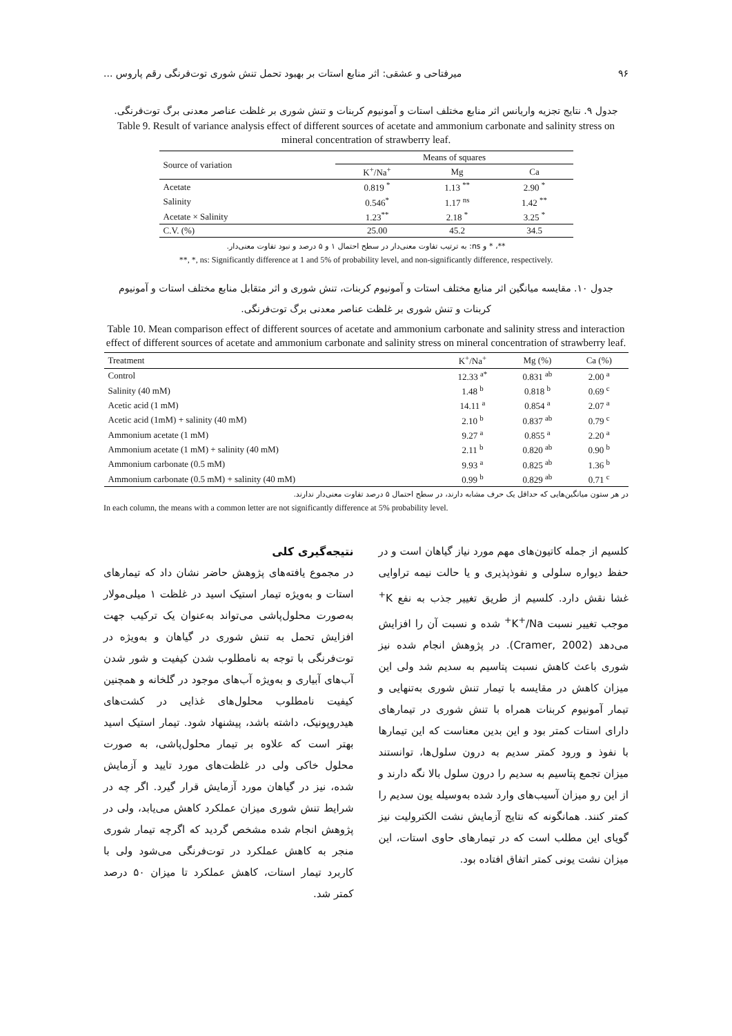۹۶ میرفتاحی و عشقی: اثر منابع استات بر بهبود تحمل تنش شوری توت‌فرنگی رقم پاروس ...
جدول ۹. نتایج تجزیه واریانس اثر منابع مختلف استات و آمونیوم کربنات و تنش شوری بر غلظت عناصر معدنی برگ توت‌فرنگی.
Table 9. Result of variance analysis effect of different sources of acetate and ammonium carbonate and salinity stress on mineral concentration of strawberry leaf.
| Source of variation | Means of squares | | |
| --- | --- | --- | --- |
| | K<sup>+</sup>/Na<sup>+</sup> | Mg | Ca |
| Acetate | 0.819 <sup>*</sup> | 1.13 <sup>**</sup> | 2.90 <sup>*</sup> |
| Salinity | 0.546<sup>*</sup> | 1.17 <sup>ns</sup> | 1.42 <sup>**</sup> |
| Acetate × Salinity | 1.23<sup>**</sup> | 2.18 <sup>*</sup> | 3.25 <sup>*</sup> |
| C.V. (%) | 25.00 | 45.2 | 34.5 |
**، * و ns: به ترتیب تفاوت معنی‌دار در سطح احتمال ۱ و ۵ درصد و نبود تفاوت معنی‌دار.
**, *, ns: Significantly difference at 1 and 5% of probability level, and non-significantly difference, respectively.
جدول ۱۰. مقایسه میانگین اثر منابع مختلف استات و آمونیوم کربنات، تنش شوری و اثر متقابل منابع مختلف استات و آمونیوم
کربنات و تنش شوری بر غلظت عناصر معدنی برگ توت‌فرنگی.
Table 10. Mean comparison effect of different sources of acetate and ammonium carbonate and salinity stress and interaction effect of different sources of acetate and ammonium carbonate and salinity stress on mineral concentration of strawberry leaf.
| Treatment | K<sup>+</sup>/Na<sup>+</sup> | Mg (%) | Ca (%) |
| --- | --- | --- | --- |
| Control | 12.33 <sup>a*</sup> | 0.831 <sup>ab</sup> | 2.00 <sup>a</sup> |
| Salinity (40 mM) | 1.48 <sup>b</sup> | 0.818 <sup>b</sup> | 0.69 <sup>c</sup> |
| Acetic acid (1 mM) | 14.11 <sup>a</sup> | 0.854 <sup>a</sup> | 2.07 <sup>a</sup> |
| Acetic acid (1mM) + salinity (40 mM) | 2.10 <sup>b</sup> | 0.837 <sup>ab</sup> | 0.79 <sup>c</sup> |
| Ammonium acetate (1 mM) | 9.27 <sup>a</sup> | 0.855 <sup>a</sup> | 2.20 <sup>a</sup> |
| Ammonium acetate (1 mM) + salinity (40 mM) | 2.11 <sup>b</sup> | 0.820 <sup>ab</sup> | 0.90 <sup>b</sup> |
| Ammonium carbonate (0.5 mM) | 9.93 <sup>a</sup> | 0.825 <sup>ab</sup> | 1.36 <sup>b</sup> |
| Ammonium carbonate (0.5 mM) + salinity (40 mM) | 0.99 <sup>b</sup> | 0.829 <sup>ab</sup> | 0.71 <sup>c</sup> |
در هر ستون میانگین‌هایی که حداقل یک حرف مشابه دارند، در سطح احتمال ۵ درصد تفاوت معنی‌دار ندارند.
In each column, the means with a common letter are not significantly difference at 5% probability level.
کلسیم از جمله کاتیون‌های مهم مورد نیاز گیاهان است و در حفظ دیواره سلولی و نفوذپذیری و یا حالت نیمه تراوایی غشا نقش دارد. کلسیم از طریق تغییر جذب به نفع K<sup>+</sup> موجب تغییر نسبت K<sup>+</sup>/Na<sup>+</sup> شده و نسبت آن را افزایش می‌دهد (Cramer, 2002). در پژوهش انجام شده نیز شوری باعث کاهش نسبت پتاسیم به سدیم شد ولی این میزان کاهش در مقایسه با تیمار تنش شوری به‌تنهایی و تیمار آمونیوم کربنات همراه با تنش شوری در تیمارهای دارای استات کمتر بود و این بدین معناست که این تیمارها با نفوذ و ورود کمتر سدیم به درون سلول‌ها، توانستند میزان تجمع پتاسیم به سدیم را درون سلول بالا نگه دارند و از این رو میزان آسیب‌های وارد شده به‌وسیله یون سدیم را کمتر کنند. همانگونه که نتایج آزمایش نشت الکترولیت نیز گویای این مطلب است که در تیمارهای حاوی استات، این میزان نشت یونی کمتر اتفاق افتاده بود.
نتیجه‌گیری کلی
در مجموع یافته‌های پژوهش حاضر نشان داد که تیمارهای استات و به‌ویژه تیمار استیک اسید در غلظت ۱ میلی‌مولار به‌صورت محلول‌پاشی می‌تواند به‌عنوان یک ترکیب جهت افزایش تحمل به تنش شوری در گیاهان و به‌ویژه در توت‌فرنگی با توجه به نامطلوب شدن کیفیت و شور شدن آب‌های آبیاری و به‌ویژه آب‌های موجود در گلخانه و همچنین کیفیت نامطلوب محلول‌های غذایی در کشت‌های هیدروپونیک، داشته باشد، پیشنهاد شود. تیمار استیک اسید بهتر است که علاوه بر تیمار محلول‌پاشی، به صورت محلول خاکی ولی در غلظت‌های مورد تایید و آزمایش شده، نیز در گیاهان مورد آزمایش قرار گیرد. اگر چه در شرایط تنش شوری میزان عملکرد کاهش می‌یابد، ولی در پژوهش انجام شده مشخص گردید که اگرچه تیمار شوری منجر به کاهش عملکرد در توت‌فرنگی می‌شود ولی با کاربرد تیمار استات، کاهش عملکرد تا میزان ۵۰ درصد کمتر شد.